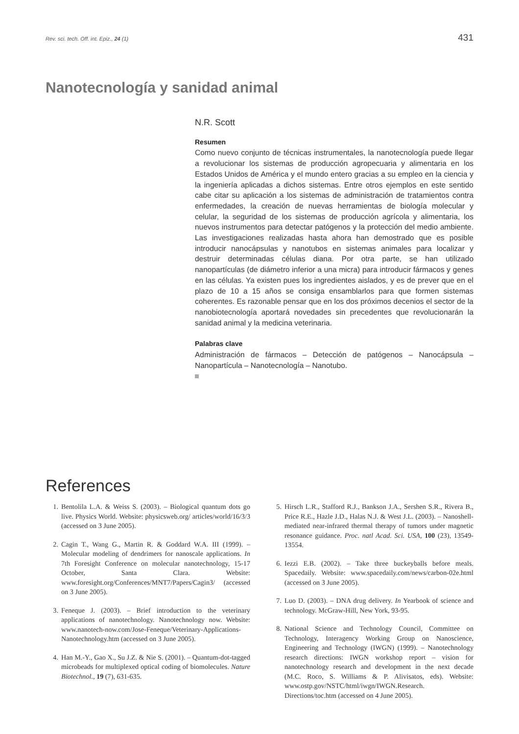Rev. sci. tech. Off. int. Epiz., 24 (1) 431
Nanotecnología y sanidad animal
N.R. Scott
Resumen
Como nuevo conjunto de técnicas instrumentales, la nanotecnología puede llegar a revolucionar los sistemas de producción agropecuaria y alimentaria en los Estados Unidos de América y el mundo entero gracias a su empleo en la ciencia y la ingeniería aplicadas a dichos sistemas. Entre otros ejemplos en este sentido cabe citar su aplicación a los sistemas de administración de tratamientos contra enfermedades, la creación de nuevas herramientas de biología molecular y celular, la seguridad de los sistemas de producción agrícola y alimentaria, los nuevos instrumentos para detectar patógenos y la protección del medio ambiente. Las investigaciones realizadas hasta ahora han demostrado que es posible introducir nanocápsulas y nanotubos en sistemas animales para localizar y destruir determinadas células diana. Por otra parte, se han utilizado nanopartículas (de diámetro inferior a una micra) para introducir fármacos y genes en las células. Ya existen pues los ingredientes aislados, y es de prever que en el plazo de 10 a 15 años se consiga ensamblarlos para que formen sistemas coherentes. Es razonable pensar que en los dos próximos decenios el sector de la nanobiotecnología aportará novedades sin precedentes que revolucionarán la sanidad animal y la medicina veterinaria.
Palabras clave
Administración de fármacos – Detección de patógenos – Nanocápsula – Nanopartícula – Nanotecnología – Nanotubo.
References
1. Bentolila L.A. & Weiss S. (2003). – Biological quantum dots go live. Physics World. Website: physicsweb.org/ articles/world/16/3/3 (accessed on 3 June 2005).
2. Cagin T., Wang G., Martin R. & Goddard W.A. III (1999). – Molecular modeling of dendrimers for nanoscale applications. In 7th Foresight Conference on molecular nanotechnology, 15-17 October, Santa Clara. Website: www.foresight.org/Conferences/MNT7/Papers/Cagin3/ (accessed on 3 June 2005).
3. Feneque J. (2003). – Brief introduction to the veterinary applications of nanotechnology. Nanotechnology now. Website: www.nanotech-now.com/Jose-Feneque/Veterinary-Applications-Nanotechnology.htm (accessed on 3 June 2005).
4. Han M.-Y., Gao X., Su J.Z. & Nie S. (2001). – Quantum-dot-tagged microbeads for multiplexed optical coding of biomolecules. Nature Biotechnol., 19 (7), 631-635.
5. Hirsch L.R., Stafford R.J., Bankson J.A., Sershen S.R., Rivera B., Price R.E., Hazle J.D., Halas N.J. & West J.L. (2003). – Nanoshell-mediated near-infrared thermal therapy of tumors under magnetic resonance guidance. Proc. natl Acad. Sci. USA, 100 (23), 13549-13554.
6. Iezzi E.B. (2002). – Take three buckeyballs before meals. Spacedaily. Website: www.spacedaily.com/news/carbon-02e.html (accessed on 3 June 2005).
7. Luo D. (2003). – DNA drug delivery. In Yearbook of science and technology. McGraw-Hill, New York, 93-95.
8. National Science and Technology Council, Committee on Technology, Interagency Working Group on Nanoscience, Engineering and Technology (IWGN) (1999). – Nanotechnology research directions: IWGN workshop report – vision for nanotechnology research and development in the next decade (M.C. Roco, S. Williams & P. Alivisatos, eds). Website: www.ostp.gov/NSTC/html/iwgn/IWGN.Research. Directions/toc.htm (accessed on 4 June 2005).